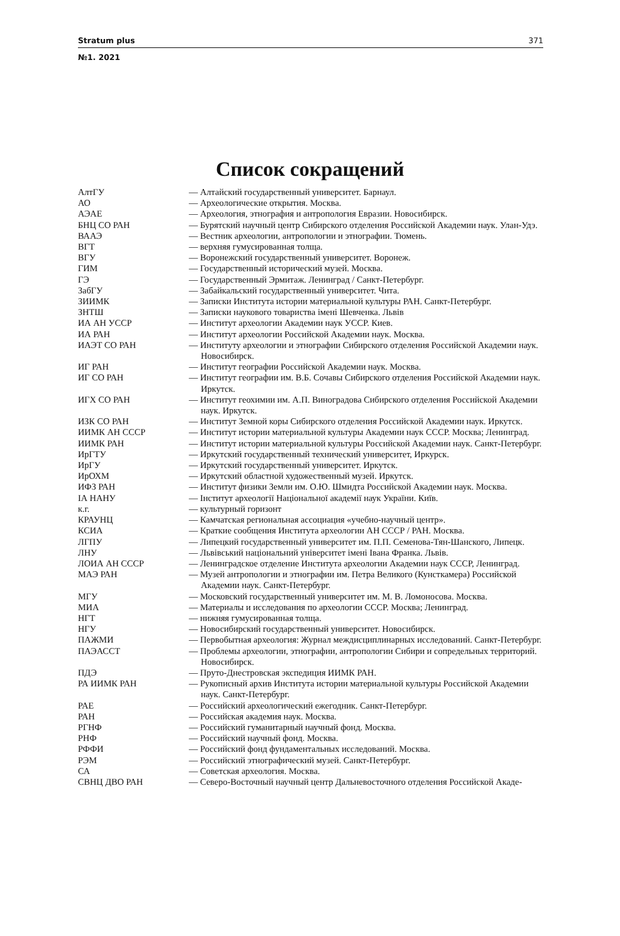Stratum plus 371
№1. 2021
Список сокращений
АлтГУ — Алтайский государственный университет. Барнаул.
АО — Археологические открытия. Москва.
АЭАЕ — Археология, этнография и антропология Евразии. Новосибирск.
БНЦ СО РАН — Бурятский научный центр Сибирского отделения Российской Академии наук. Улан-Удэ.
ВААЭ — Вестник археологии, антропологии и этнографии. Тюмень.
ВГТ — верхняя гумусированная толща.
ВГУ — Воронежский государственный университет. Воронеж.
ГИМ — Государственный исторический музей. Москва.
ГЭ — Государственный Эрмитаж. Ленинград / Санкт-Петербург.
ЗабГУ — Забайкальский государственный университет. Чита.
ЗИИМК — Записки Института истории материальной культуры РАН. Санкт-Петербург.
ЗНТШ — Записки наукового товариства імені Шевченка. Львів
ИА АН УССР — Институт археологии Академии наук УССР. Киев.
ИА РАН — Институт археологии Российской Академии наук. Москва.
ИАЭТ СО РАН — Институту археологии и этнографии Сибирского отделения Российской Академии наук. Новосибирск.
ИГ РАН — Институт географии Российской Академии наук. Москва.
ИГ СО РАН — Институт географии им. В.Б. Сочавы Сибирского отделения Российской Академии наук. Иркутск.
ИГХ СО РАН — Институт геохимии им. А.П. Виноградова Сибирского отделения Российской Академии наук. Иркутск.
ИЗК СО РАН — Институт Земной коры Сибирского отделения Российской Академии наук. Иркутск.
ИИМК АН СССР — Институт истории материальной культуры Академии наук СССР. Москва; Ленинград.
ИИМК РАН — Институт истории материальной культуры Российской Академии наук. Санкт-Петербург.
ИрГТУ — Иркутский государственный технический университет, Иркурск.
ИрГУ — Иркутский государственный университет. Иркутск.
ИрОХМ — Иркутский областной художественный музей. Иркутск.
ИФЗ РАН — Институт физики Земли им. О.Ю. Шмидта Российской Академии наук. Москва.
ІА НАНУ — Інститут археології Національної академії наук України. Київ.
к.г. — культурный горизонт
КРАУНЦ — Камчатская региональная ассоциация «учебно-научный центр».
КСИА — Краткие сообщения Института археологии АН СССР / РАН. Москва.
ЛГПУ — Липецкий государственный университет им. П.П. Семенова-Тян-Шанского, Липецк.
ЛНУ — Львівський національний університет імені Івана Франка. Львів.
ЛОИА АН СССР — Ленинградское отделение Института археологии Академии наук СССР, Ленинград.
МАЭ РАН — Музей антропологии и этнографии им. Петра Великого (Кунсткамера) Российской Академии наук. Санкт-Петербург.
МГУ — Московский государственный университет им. М. В. Ломоносова. Москва.
МИА — Материалы и исследования по археологии СССР. Москва; Ленинград.
НГТ — нижняя гумусированная толща.
НГУ — Новосибирский государственный университет. Новосибирск.
ПАЖМИ — Первобытная археология: Журнал междисциплинарных исследований. Санкт-Петербург.
ПАЭАССТ — Проблемы археологии, этнографии, антропологии Сибири и сопредельных территорий. Новосибирск.
ПДЭ — Пруто-Днестровская экспедиция ИИМК РАН.
РА ИИМК РАН — Рукописный архив Института истории материальной культуры Российской Академии наук. Санкт-Петербург.
РАЕ — Российский археологический ежегодник. Санкт-Петербург.
РАН — Российская академия наук. Москва.
РГНФ — Российский гуманитарный научный фонд. Москва.
РНФ — Российский научный фонд. Москва.
РФФИ — Российский фонд фундаментальных исследований. Москва.
РЭМ — Российский этнографический музей. Санкт-Петербург.
СА — Советская археология. Москва.
СВНЦ ДВО РАН — Северо-Восточный научный центр Дальневосточного отделения Российской Акаде-